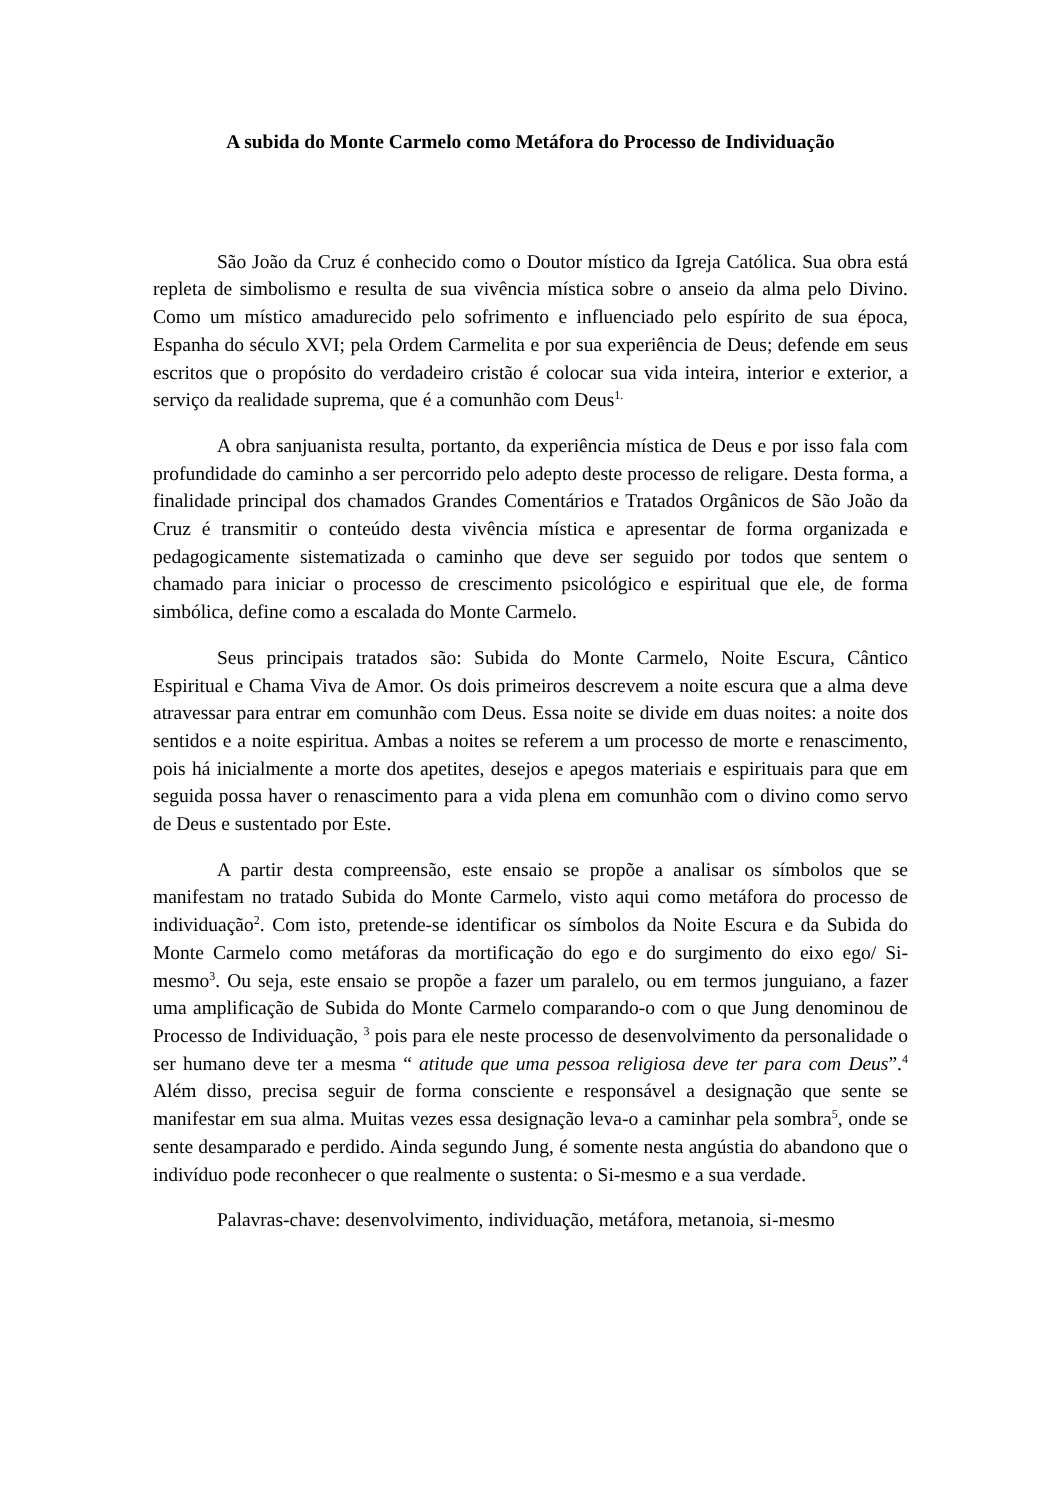A subida do Monte Carmelo como Metáfora do Processo de Individuação
São João da Cruz é conhecido como o Doutor místico da Igreja Católica. Sua obra está repleta de simbolismo e resulta de sua vivência mística sobre o anseio da alma pelo Divino. Como um místico amadurecido pelo sofrimento e influenciado pelo espírito de sua época, Espanha do século XVI; pela Ordem Carmelita e por sua experiência de Deus; defende em seus escritos que o propósito do verdadeiro cristão é colocar sua vida inteira, interior e exterior, a serviço da realidade suprema, que é a comunhão com Deus<sup>1.</sup>
A obra sanjuanista resulta, portanto, da experiência mística de Deus e por isso fala com profundidade do caminho a ser percorrido pelo adepto deste processo de religare. Desta forma, a finalidade principal dos chamados Grandes Comentários e Tratados Orgânicos de São João da Cruz é transmitir o conteúdo desta vivência mística e apresentar de forma organizada e pedagogicamente sistematizada o caminho que deve ser seguido por todos que sentem o chamado para iniciar o processo de crescimento psicológico e espiritual que ele, de forma simbólica, define como a escalada do Monte Carmelo.
Seus principais tratados são: Subida do Monte Carmelo, Noite Escura, Cântico Espiritual e Chama Viva de Amor. Os dois primeiros descrevem a noite escura que a alma deve atravessar para entrar em comunhão com Deus. Essa noite se divide em duas noites: a noite dos sentidos e a noite espiritua. Ambas a noites se referem a um processo de morte e renascimento, pois há inicialmente a morte dos apetites, desejos e apegos materiais e espirituais para que em seguida possa haver o renascimento para a vida plena em comunhão com o divino como servo de Deus e sustentado por Este.
A partir desta compreensão, este ensaio se propõe a analisar os símbolos que se manifestam no tratado Subida do Monte Carmelo, visto aqui como metáfora do processo de individuação<sup>2</sup>. Com isto, pretende-se identificar os símbolos da Noite Escura e da Subida do Monte Carmelo como metáforas da mortificação do ego e do surgimento do eixo ego/ Si-mesmo<sup>3</sup>. Ou seja, este ensaio se propõe a fazer um paralelo, ou em termos junguiano, a fazer uma amplificação de Subida do Monte Carmelo comparando-o com o que Jung denominou de Processo de Individuação, <sup>3</sup> pois para ele neste processo de desenvolvimento da personalidade o ser humano deve ter a mesma “ atitude que uma pessoa religiosa deve ter para com Deus”.<sup>4</sup> Além disso, precisa seguir de forma consciente e responsável a designação que sente se manifestar em sua alma. Muitas vezes essa designação leva-o a caminhar pela sombra<sup>5</sup>, onde se sente desamparado e perdido. Ainda segundo Jung, é somente nesta angústia do abandono que o indivíduo pode reconhecer o que realmente o sustenta: o Si-mesmo e a sua verdade.
Palavras-chave: desenvolvimento, individuação, metáfora, metanoia, si-mesmo